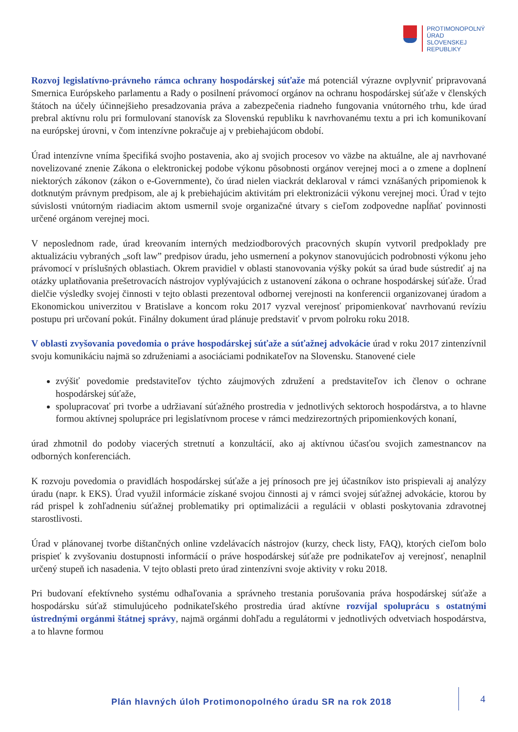PROTIMONOPOLNÝ
ÚRAD
SLOVENSKEJ
REPUBLIKY
Rozvoj legislatívno-právneho rámca ochrany hospodárskej súťaže má potenciál výrazne ovplyvniť pripravovaná Smernica Európskeho parlamentu a Rady o posilnení právomocí orgánov na ochranu hospodárskej súťaže v členských štátoch na účely účinnejšieho presadzovania práva a zabezpečenia riadneho fungovania vnútorného trhu, kde úrad prebral aktívnu rolu pri formulovaní stanovísk za Slovenskú republiku k navrhovanému textu a pri ich komunikovaní na európskej úrovni, v čom intenzívne pokračuje aj v prebiehajúcom období.
Úrad intenzívne vníma špecifiká svojho postavenia, ako aj svojich procesov vo väzbe na aktuálne, ale aj navrhované novelizované znenie Zákona o elektronickej podobe výkonu pôsobnosti orgánov verejnej moci a o zmene a doplnení niektorých zákonov (zákon o e-Governmente), čo úrad nielen viackrát deklaroval v rámci vznášaných pripomienok k dotknutým právnym predpisom, ale aj k prebiehajúcim aktivitám pri elektronizácii výkonu verejnej moci. Úrad v tejto súvislosti vnútorným riadiacim aktom usmernil svoje organizačné útvary s cieľom zodpovedne napĺňať povinnosti určené orgánom verejnej moci.
V neposlednom rade, úrad kreovaním interných medziodborových pracovných skupín vytvoril predpoklady pre aktualizáciu vybraných „soft law” predpisov úradu, jeho usmernení a pokynov stanovujúcich podrobnosti výkonu jeho právomocí v príslušných oblastiach. Okrem pravidiel v oblasti stanovovania výšky pokút sa úrad bude sústrediť aj na otázky uplatňovania prešetrovacích nástrojov vyplývajúcich z ustanovení zákona o ochrane hospodárskej súťaže. Úrad dielčie výsledky svojej činnosti v tejto oblasti prezentoval odbornej verejnosti na konferencii organizovanej úradom a Ekonomickou univerzitou v Bratislave a koncom roku 2017 vyzval verejnosť pripomienkovať navrhovanú revíziu postupu pri určovaní pokút. Finálny dokument úrad plánuje predstaviť v prvom polroku roku 2018.
V oblasti zvyšovania povedomia o práve hospodárskej súťaže a súťažnej advokácie úrad v roku 2017 zintenzívnil svoju komunikáciu najmä so združeniami a asociáciami podnikateľov na Slovensku. Stanovené ciele
zvýšiť povedomie predstaviteľov týchto záujmových združení a predstaviteľov ich členov o ochrane hospodárskej súťaže,
spolupracovať pri tvorbe a udržiavaní súťažného prostredia v jednotlivých sektoroch hospodárstva, a to hlavne formou aktívnej spolupráce pri legislatívnom procese v rámci medzirezortných pripomienkových konaní,
úrad zhmotnil do podoby viacerých stretnutí a konzultácií, ako aj aktívnou účasťou svojich zamestnancov na odborných konferenciách.
K rozvoju povedomia o pravidlách hospodárskej súťaže a jej prínosoch pre jej účastníkov isto prispievali aj analýzy úradu (napr. k EKS). Úrad využil informácie získané svojou činnosti aj v rámci svojej súťažnej advokácie, ktorou by rád prispel k zohľadneniu súťažnej problematiky pri optimalizácii a regulácii v oblasti poskytovania zdravotnej starostlivosti.
Úrad v plánovanej tvorbe dištančných online vzdelávacích nástrojov (kurzy, check listy, FAQ), ktorých cieľom bolo prispieť k zvyšovaniu dostupnosti informácií o práve hospodárskej súťaže pre podnikateľov aj verejnosť, nenaplnil určený stupeň ich nasadenia. V tejto oblasti preto úrad zintenzívni svoje aktivity v roku 2018.
Pri budovaní efektívneho systému odhaľovania a správneho trestania porušovania práva hospodárskej súťaže a hospodársku súťaž stimulujúceho podnikateľského prostredia úrad aktívne rozvíjal spoluprácu s ostatnými ústrednými orgánmi štátnej správy, najmä orgánmi dohľadu a regulátormi v jednotlivých odvetviach hospodárstva, a to hlavne formou
Plán hlavných úloh Protimonopolného úradu SR na rok 2018
4